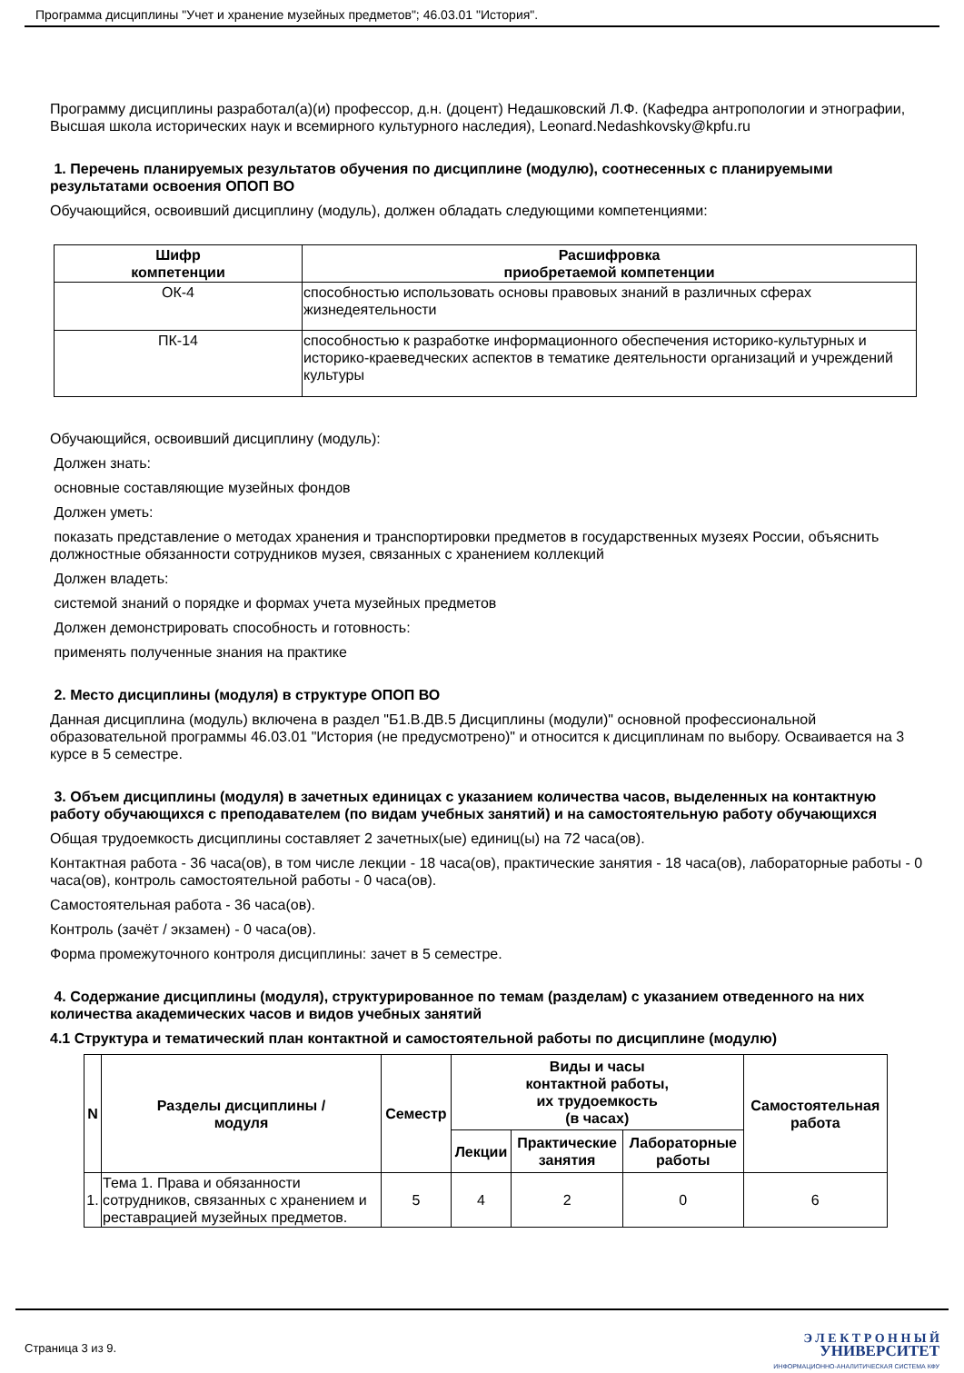Программа дисциплины "Учет и хранение музейных предметов"; 46.03.01 "История".
Программу дисциплины разработал(а)(и) профессор, д.н. (доцент) Недашковский Л.Ф. (Кафедра антропологии и этнографии, Высшая школа исторических наук и всемирного культурного наследия), Leonard.Nedashkovsky@kpfu.ru
1. Перечень планируемых результатов обучения по дисциплине (модулю), соотнесенных с планируемыми результатами освоения ОПОП ВО
Обучающийся, освоивший дисциплину (модуль), должен обладать следующими компетенциями:
| Шифр компетенции | Расшифровка приобретаемой компетенции |
| --- | --- |
| ОК-4 | способностью использовать основы правовых знаний в различных сферах жизнедеятельности |
| ПК-14 | способностью к разработке информационного обеспечения историко-культурных и историко-краеведческих аспектов в тематике деятельности организаций и учреждений культуры |
Обучающийся, освоивший дисциплину (модуль):
Должен знать:
основные составляющие музейных фондов
Должен уметь:
показать представление о методах хранения и транспортировки предметов в государственных музеях России, объяснить должностные обязанности сотрудников музея, связанных с хранением коллекций
Должен владеть:
системой знаний о порядке и формах учета музейных предметов
Должен демонстрировать способность и готовность:
применять полученные знания на практике
2. Место дисциплины (модуля) в структуре ОПОП ВО
Данная дисциплина (модуль) включена в раздел "Б1.В.ДВ.5 Дисциплины (модули)" основной профессиональной образовательной программы 46.03.01 "История (не предусмотрено)" и относится к дисциплинам по выбору. Осваивается на 3 курсе в 5 семестре.
3. Объем дисциплины (модуля) в зачетных единицах с указанием количества часов, выделенных на контактную работу обучающихся с преподавателем (по видам учебных занятий) и на самостоятельную работу обучающихся
Общая трудоемкость дисциплины составляет 2 зачетных(ые) единиц(ы) на 72 часа(ов).
Контактная работа - 36 часа(ов), в том числе лекции - 18 часа(ов), практические занятия - 18 часа(ов), лабораторные работы - 0 часа(ов), контроль самостоятельной работы - 0 часа(ов).
Самостоятельная работа - 36 часа(ов).
Контроль (зачёт / экзамен) - 0 часа(ов).
Форма промежуточного контроля дисциплины: зачет в 5 семестре.
4. Содержание дисциплины (модуля), структурированное по темам (разделам) с указанием отведенного на них количества академических часов и видов учебных занятий
4.1 Структура и тематический план контактной и самостоятельной работы по дисциплине (модулю)
| N | Разделы дисциплины / модуля | Семестр | Виды и часы контактной работы, их трудоемкость (в часах) | | | Самостоятельная работа |
| --- | --- | --- | --- | --- | --- | --- |
| | | | Лекции | Практические занятия | Лабораторные работы | |
| 1. | Тема 1. Права и обязанности сотрудников, связанных с хранением и реставрацией музейных предметов. | 5 | 4 | 2 | 0 | 6 |
Страница 3 из 9.
Э Л Е К Т Р О Н Н Ы Й
УНИВЕРСИТЕТ
ИНФОРМАЦИОННО-АНАЛИТИЧЕСКАЯ СИСТЕМА КФУ